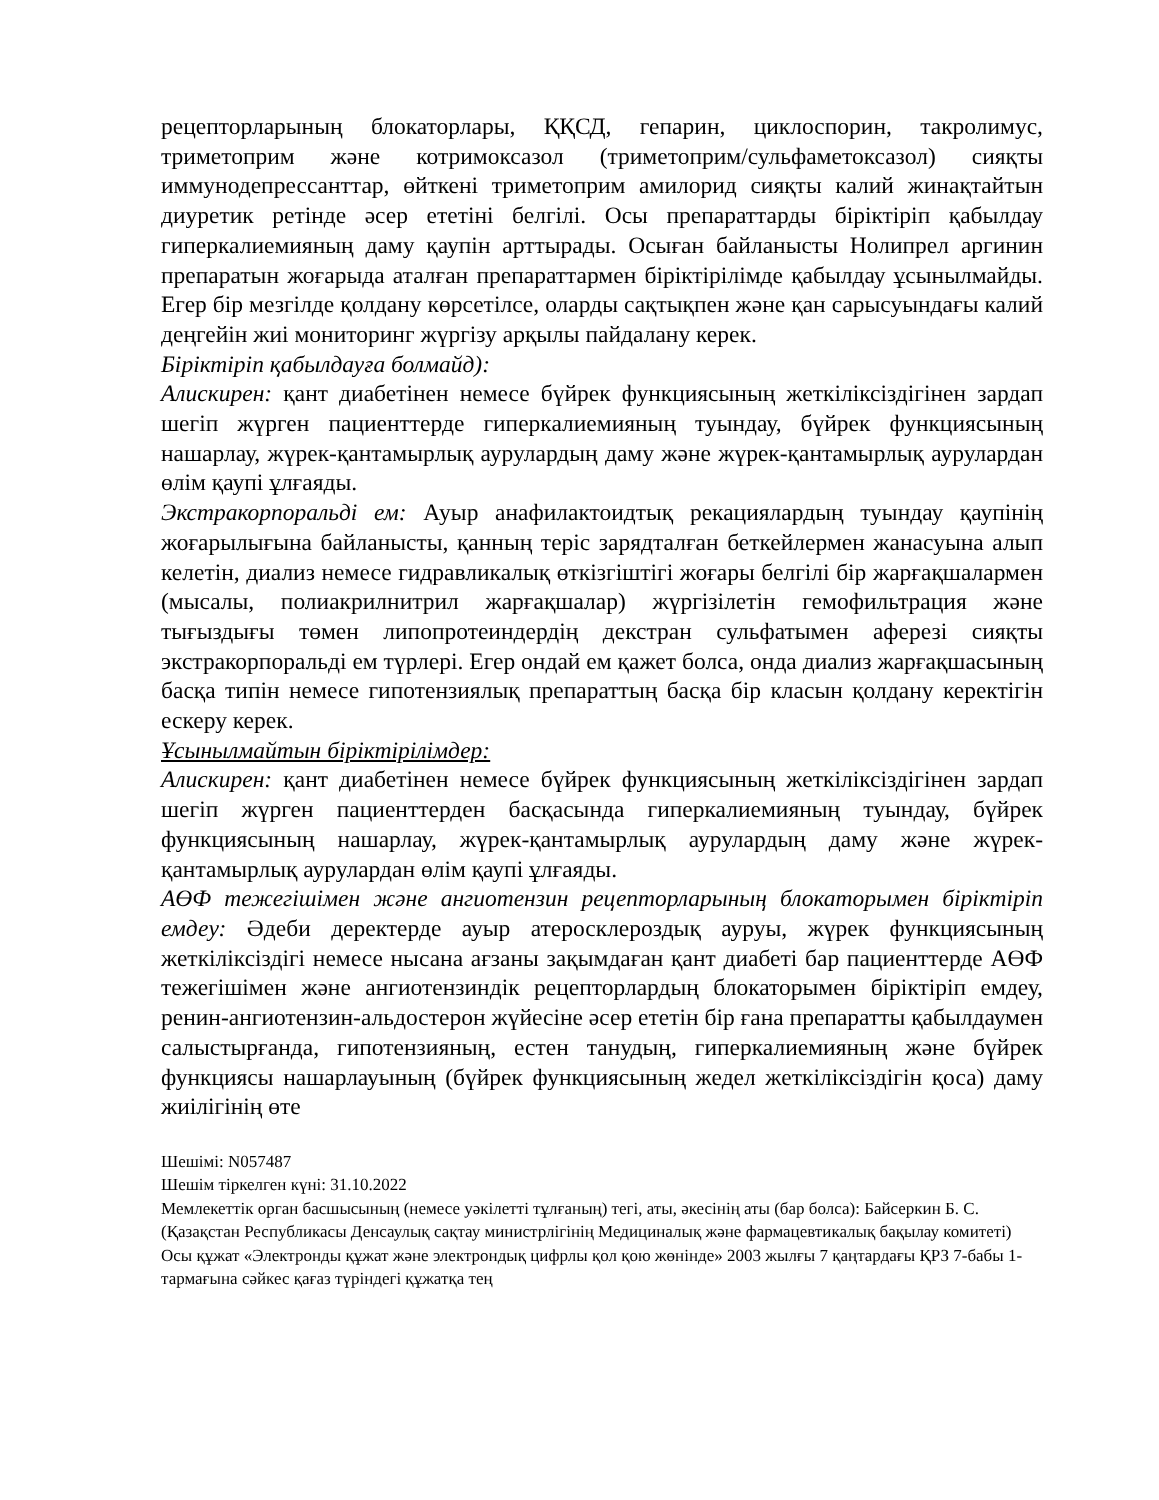рецепторларының блокаторлары, ҚҚСД, гепарин, циклоспорин, такролимус, триметоприм және котримоксазол (триметоприм/сульфаметоксазол) сияқты иммунодепрессанттар, өйткені триметоприм амилорид сияқты калий жинақтайтын диуретик ретінде әсер ететіні белгілі. Осы препараттарды біріктіріп қабылдау гиперкалиемияның даму қаупін арттырады. Осыған байланысты Нолипрел аргинин препаратын жоғарыда аталған препараттармен біріктірілімде қабылдау ұсынылмайды. Егер бір мезгілде қолдану көрсетілсе, оларды сақтықпен және қан сарысуындағы калий деңгейін жиі мониторинг жүргізу арқылы пайдалану керек.
Біріктіріп қабылдауға болмайд):
Алискирен: қант диабетінен немесе бүйрек функциясының жеткіліксіздігінен зардап шегіп жүрген пациенттерде гиперкалиемияның туындау, бүйрек функциясының нашарлау, жүрек-қантамырлық аурулардың даму және жүрек-қантамырлық аурулардан өлім қаупі ұлғаяды.
Экстракорпоральді ем: Ауыр анафилактоидтық рекациялардың туындау қаупінің жоғарылығына байланысты, қанның теріс зарядталған беткейлермен жанасуына алып келетін, диализ немесе гидравликалық өткізгіштігі жоғары белгілі бір жарғақшалармен (мысалы, полиакрилнитрил жарғақшалар) жүргізілетін гемофильтрация және тығыздығы төмен липопротеиндердің декстран сульфатымен аферезі сияқты экстракорпоральді ем түрлері. Егер ондай ем қажет болса, онда диализ жарғақшасының басқа типін немесе гипотензиялық препараттың басқа бір класын қолдану керектігін ескеру керек.
Ұсынылмайтын біріктірілімдер:
Алискирен: қант диабетінен немесе бүйрек функциясының жеткіліксіздігінен зардап шегіп жүрген пациенттерден басқасында гиперкалиемияның туындау, бүйрек функциясының нашарлау, жүрек-қантамырлық аурулардың даму және жүрек-қантамырлық аурулардан өлім қаупі ұлғаяды.
АӨФ тежегішімен және ангиотензин рецепторларының блокаторымен біріктіріп емдеу: Әдеби деректерде ауыр атеросклероздық ауруы, жүрек функциясының жеткіліксіздігі немесе нысана ағзаны зақымдаған қант диабеті бар пациенттерде АӨФ тежегішімен және ангиотензиндік рецепторлардың блокаторымен біріктіріп емдеу, ренин-ангиотензин-альдостерон жүйесіне әсер ететін бір ғана препаратты қабылдаумен салыстырғанда, гипотензияның, естен танудың, гиперкалиемияның және бүйрек функциясы нашарлауының (бүйрек функциясының жедел жеткіліксіздігін қоса) даму жиілігінің өте
Шешімі: N057487
Шешім тіркелген күні: 31.10.2022
Мемлекеттік орган басшысының (немесе уәкілетті тұлғаның) тегі, аты, әкесінің аты (бар болса): Байсеркин Б. С.
(Қазақстан Республикасы Денсаулық сақтау министрлігінің Медициналық және фармацевтикалық бақылау комитеті)
Осы құжат «Электронды құжат және электрондық цифрлы қол қою жөнінде» 2003 жылғы 7 қаңтардағы ҚРЗ 7-бабы 1-тармағына сәйкес қағаз түріндегі құжатқа тең